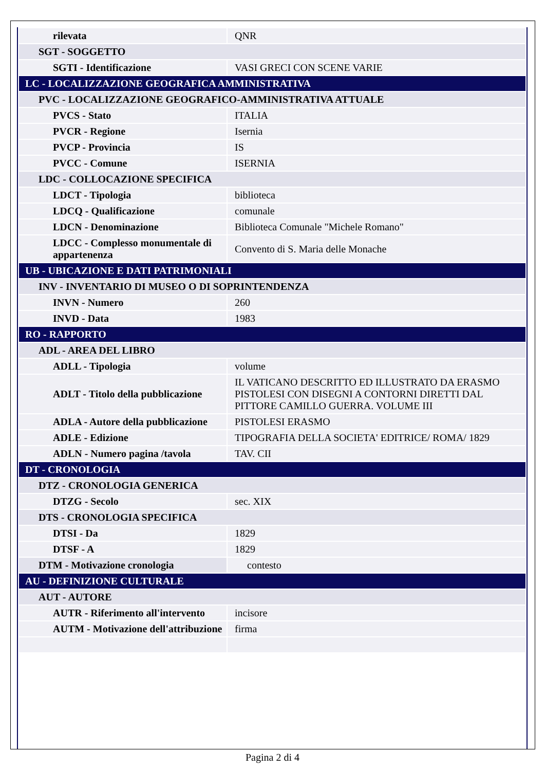| rilevata | QNR |
| SGT - SOGGETTO | |
| SGTI - Identificazione | VASI GRECI CON SCENE VARIE |
| LC - LOCALIZZAZIONE GEOGRAFICA AMMINISTRATIVA | |
| PVC - LOCALIZZAZIONE GEOGRAFICO-AMMINISTRATIVA ATTUALE | |
| PVCS - Stato | ITALIA |
| PVCR - Regione | Isernia |
| PVCP - Provincia | IS |
| PVCC - Comune | ISERNIA |
| LDC - COLLOCAZIONE SPECIFICA | |
| LDCT - Tipologia | biblioteca |
| LDCQ - Qualificazione | comunale |
| LDCN - Denominazione | Biblioteca Comunale "Michele Romano" |
| LDCC - Complesso monumentale di appartenenza | Convento di S. Maria delle Monache |
| UB - UBICAZIONE E DATI PATRIMONIALI | |
| INV - INVENTARIO DI MUSEO O DI SOPRINTENDENZA | |
| INVN - Numero | 260 |
| INVD - Data | 1983 |
| RO - RAPPORTO | |
| ADL - AREA DEL LIBRO | |
| ADLL - Tipologia | volume |
| ADLT - Titolo della pubblicazione | IL VATICANO DESCRITTO ED ILLUSTRATO DA ERASMO PISTOLESI CON DISEGNI A CONTORNI DIRETTI DAL PITTORE CAMILLO GUERRA. VOLUME III |
| ADLA - Autore della pubblicazione | PISTOLESI ERASMO |
| ADLE - Edizione | TIPOGRAFIA DELLA SOCIETA' EDITRICE/ ROMA/ 1829 |
| ADLN - Numero pagina /tavola | TAV. CII |
| DT - CRONOLOGIA | |
| DTZ - CRONOLOGIA GENERICA | |
| DTZG - Secolo | sec. XIX |
| DTS - CRONOLOGIA SPECIFICA | |
| DTSI - Da | 1829 |
| DTSF - A | 1829 |
| DTM - Motivazione cronologia | contesto |
| AU - DEFINIZIONE CULTURALE | |
| AUT - AUTORE | |
| AUTR - Riferimento all'intervento | incisore |
| AUTM - Motivazione dell'attribuzione | firma |
Pagina 2 di 4